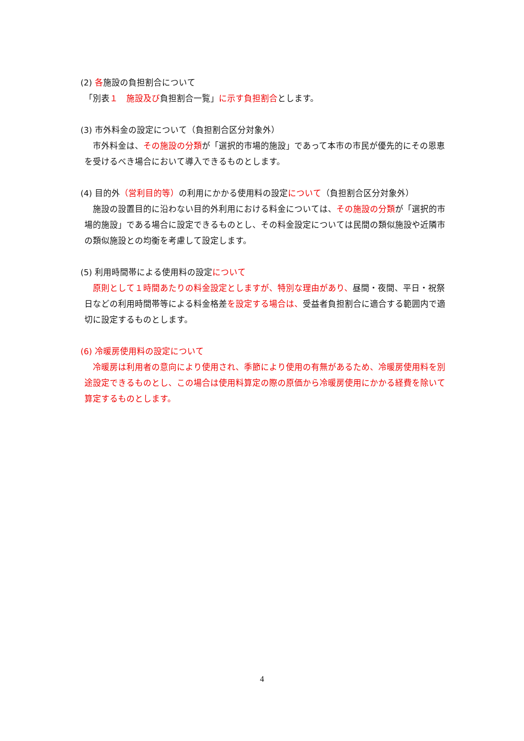(2) 各施設の負担割合について
「別表１　施設及び負担割合一覧」に示す負担割合とします。
(3) 市外料金の設定について（負担割合区分対象外）
　市外料金は、その施設の分類が「選択的市場的施設」であって本市の市民が優先的にその恩恵を受けるべき場合において導入できるものとします。
(4) 目的外（営利目的等）の利用にかかる使用料の設定について（負担割合区分対象外）
　施設の設置目的に沿わない目的外利用における料金については、その施設の分類が「選択的市場的施設」である場合に設定できるものとし、その料金設定については民間の類似施設や近隣市の類似施設との均衡を考慮して設定します。
(5) 利用時間帯による使用料の設定について
　原則として１時間あたりの料金設定としますが、特別な理由があり、昼間・夜間、平日・祝祭日などの利用時間帯等による料金格差を設定する場合は、受益者負担割合に適合する範囲内で適切に設定するものとします。
(6) 冷暖房使用料の設定について
　冷暖房は利用者の意向により使用され、季節により使用の有無があるため、冷暖房使用料を別途設定できるものとし、この場合は使用料算定の際の原価から冷暖房使用にかかる経費を除いて算定するものとします。
4